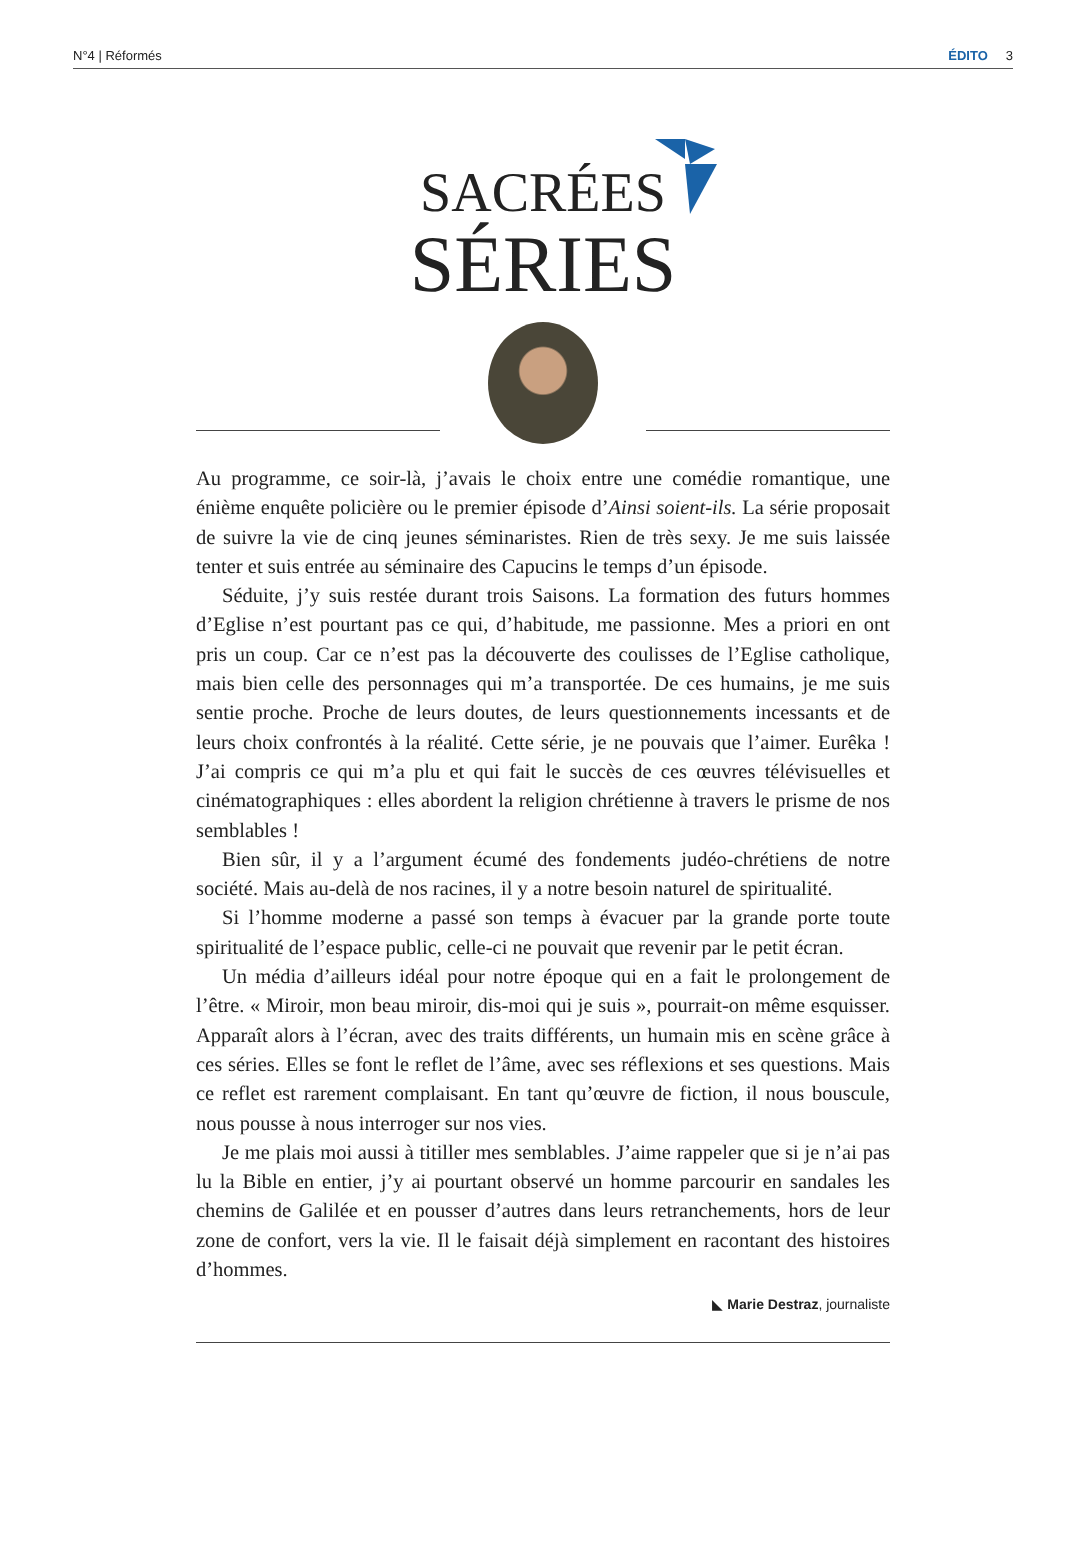N°4 | Réformés ÉDITO 3
SACRÉES
SÉRIES
Au programme, ce soir-là, j’avais le choix entre une comédie romantique, une énième enquête policière ou le premier épisode d’Ainsi soient-ils. La série proposait de suivre la vie de cinq jeunes séminaristes. Rien de très sexy. Je me suis laissée tenter et suis entrée au séminaire des Capucins le temps d’un épisode.
Séduite, j’y suis restée durant trois Saisons. La formation des futurs hommes d’Eglise n’est pourtant pas ce qui, d’habitude, me passionne. Mes a priori en ont pris un coup. Car ce n’est pas la découverte des coulisses de l’Eglise catholique, mais bien celle des personnages qui m’a transportée. De ces humains, je me suis sentie proche. Proche de leurs doutes, de leurs questionnements incessants et de leurs choix confrontés à la réalité. Cette série, je ne pouvais que l’aimer. Eurêka ! J’ai compris ce qui m’a plu et qui fait le succès de ces œuvres télévisuelles et cinématographiques : elles abordent la religion chrétienne à travers le prisme de nos semblables !
Bien sûr, il y a l’argument écumé des fondements judéo-chrétiens de notre société. Mais au-delà de nos racines, il y a notre besoin naturel de spiritualité.
Si l’homme moderne a passé son temps à évacuer par la grande porte toute spiritualité de l’espace public, celle-ci ne pouvait que revenir par le petit écran.
Un média d’ailleurs idéal pour notre époque qui en a fait le prolongement de l’être. « Miroir, mon beau miroir, dis-moi qui je suis », pourrait-on même esquisser. Apparaît alors à l’écran, avec des traits différents, un humain mis en scène grâce à ces séries. Elles se font le reflet de l’âme, avec ses réflexions et ses questions. Mais ce reflet est rarement complaisant. En tant qu’œuvre de fiction, il nous bouscule, nous pousse à nous interroger sur nos vies.
Je me plais moi aussi à titiller mes semblables. J’aime rappeler que si je n’ai pas lu la Bible en entier, j’y ai pourtant observé un homme parcourir en sandales les chemins de Galilée et en pousser d’autres dans leurs retranchements, hors de leur zone de confort, vers la vie. Il le faisait déjà simplement en racontant des histoires d’hommes.
◣ Marie Destraz, journaliste